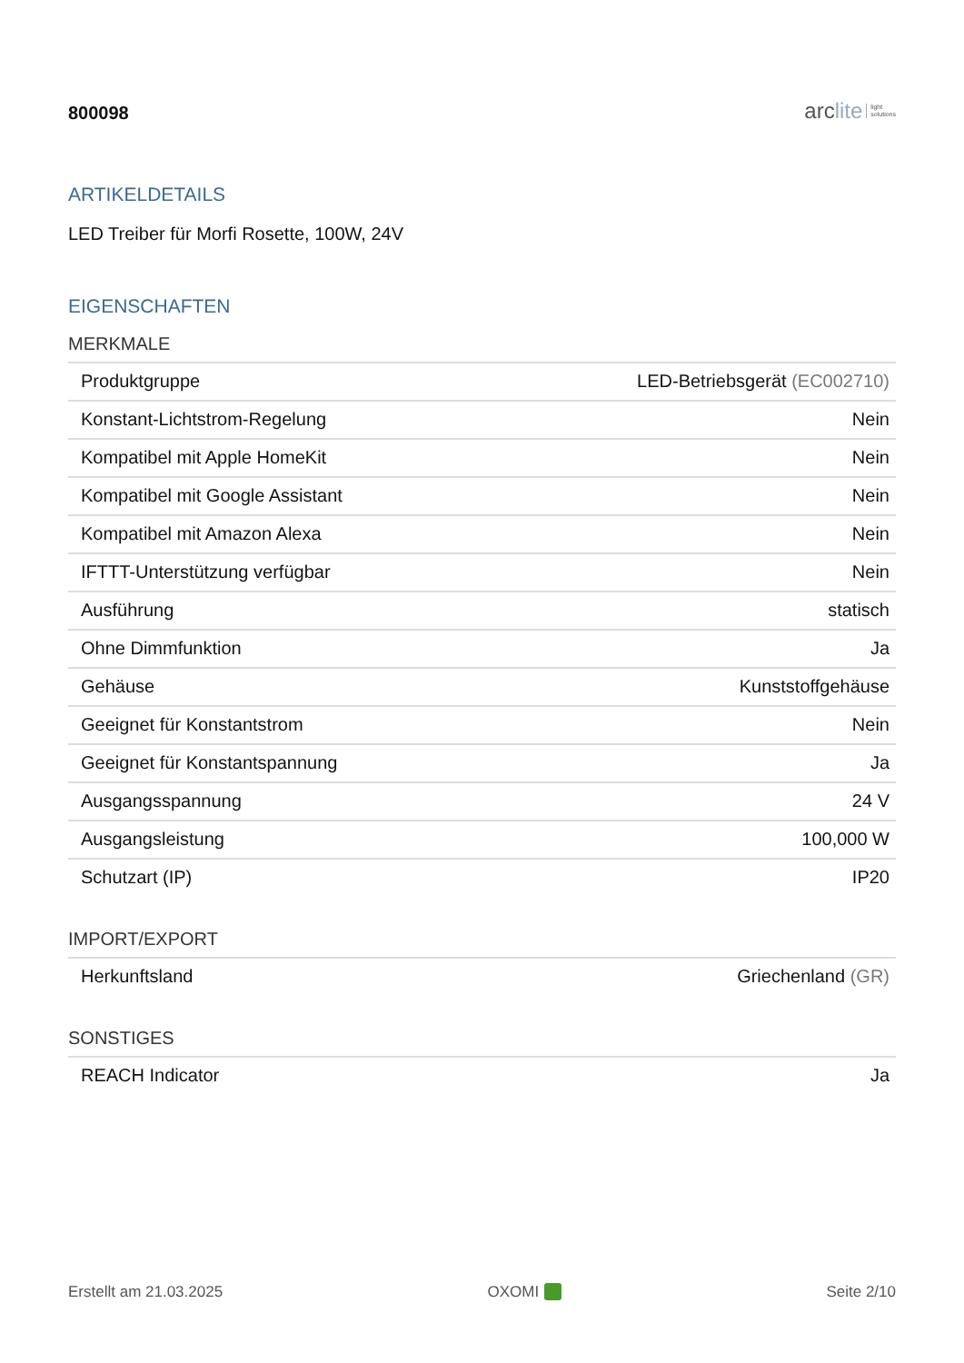800098
arc lite light
solutions
ARTIKELDETAILS
LED Treiber für Morfi Rosette, 100W, 24V
EIGENSCHAFTEN
MERKMALE
| Produktgruppe | LED-Betriebsgerät (EC002710) |
| Konstant-Lichtstrom-Regelung | Nein |
| Kompatibel mit Apple HomeKit | Nein |
| Kompatibel mit Google Assistant | Nein |
| Kompatibel mit Amazon Alexa | Nein |
| IFTTT-Unterstützung verfügbar | Nein |
| Ausführung | statisch |
| Ohne Dimmfunktion | Ja |
| Gehäuse | Kunststoffgehäuse |
| Geeignet für Konstantstrom | Nein |
| Geeignet für Konstantspannung | Ja |
| Ausgangsspannung | 24 V |
| Ausgangsleistung | 100,000 W |
| Schutzart (IP) | IP20 |
IMPORT/EXPORT
| Herkunftsland | Griechenland (GR) |
SONSTIGES
| REACH Indicator | Ja |
Erstellt am 21.03.2025 OXOMI Seite 2/10